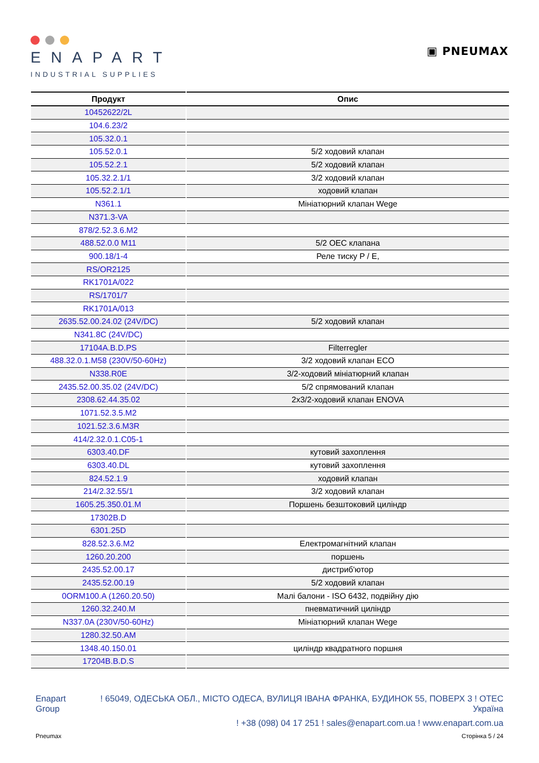ENAPART
INDUSTRIAL SUPPLIES
▣ PNEUMAX
| Продукт | Опис |
| --- | --- |
| 10452622/2L | |
| 104.6.23/2 | |
| 105.32.0.1 | |
| 105.52.0.1 | 5/2 ходовий клапан |
| 105.52.2.1 | 5/2 ходовий клапан |
| 105.32.2.1/1 | 3/2 ходовий клапан |
| 105.52.2.1/1 | ходовий клапан |
| N361.1 | Мініатюрний клапан Wege |
| N371.3-VA | |
| 878/2.52.3.6.M2 | |
| 488.52.0.0 M11 | 5/2 OEC клапана |
| 900.18/1-4 | Реле тиску P / E, |
| RS/OR2125 | |
| RK1701A/022 | |
| RS/1701/7 | |
| RK1701A/013 | |
| 2635.52.00.24.02 (24V/DC) | 5/2 ходовий клапан |
| N341.8C (24V/DC) | |
| 17104A.B.D.PS | Filterregler |
| 488.32.0.1.M58 (230V/50-60Hz) | 3/2 ходовий клапан ECO |
| N338.R0E | 3/2-ходовий мініатюрний клапан |
| 2435.52.00.35.02 (24V/DC) | 5/2 спрямований клапан |
| 2308.62.44.35.02 | 2x3/2-ходовий клапан ENOVA |
| 1071.52.3.5.M2 | |
| 1021.52.3.6.M3R | |
| 414/2.32.0.1.C05-1 | |
| 6303.40.DF | кутовий захоплення |
| 6303.40.DL | кутовий захоплення |
| 824.52.1.9 | ходовий клапан |
| 214/2.32.55/1 | 3/2 ходовий клапан |
| 1605.25.350.01.M | Поршень безштоковий циліндр |
| 17302B.D | |
| 6301.25D | |
| 828.52.3.6.M2 | Електромагнітний клапан |
| 1260.20.200 | поршень |
| 2435.52.00.17 | дистриб'ютор |
| 2435.52.00.19 | 5/2 ходовий клапан |
| 0ORM100.A (1260.20.50) | Малі балони - ISO 6432, подвійну дію |
| 1260.32.240.M | пневматичний циліндр |
| N337.0A (230V/50-60Hz) | Мініатюрний клапан Wege |
| 1280.32.50.AM | |
| 1348.40.150.01 | циліндр квадратного поршня |
| 17204B.B.D.S | |
Enapart
Group
! 65049, ОДЕСЬКА ОБЛ., МІСТО ОДЕСА, ВУЛИЦЯ ІВАНА ФРАНКА, БУДИНОК 55, ПОВЕРХ 3 ! ОТЕС
Україна
! +38 (098) 04 17 251 ! sales@enapart.com.ua ! www.enapart.com.ua
Pneumax Сторінка 5 / 24